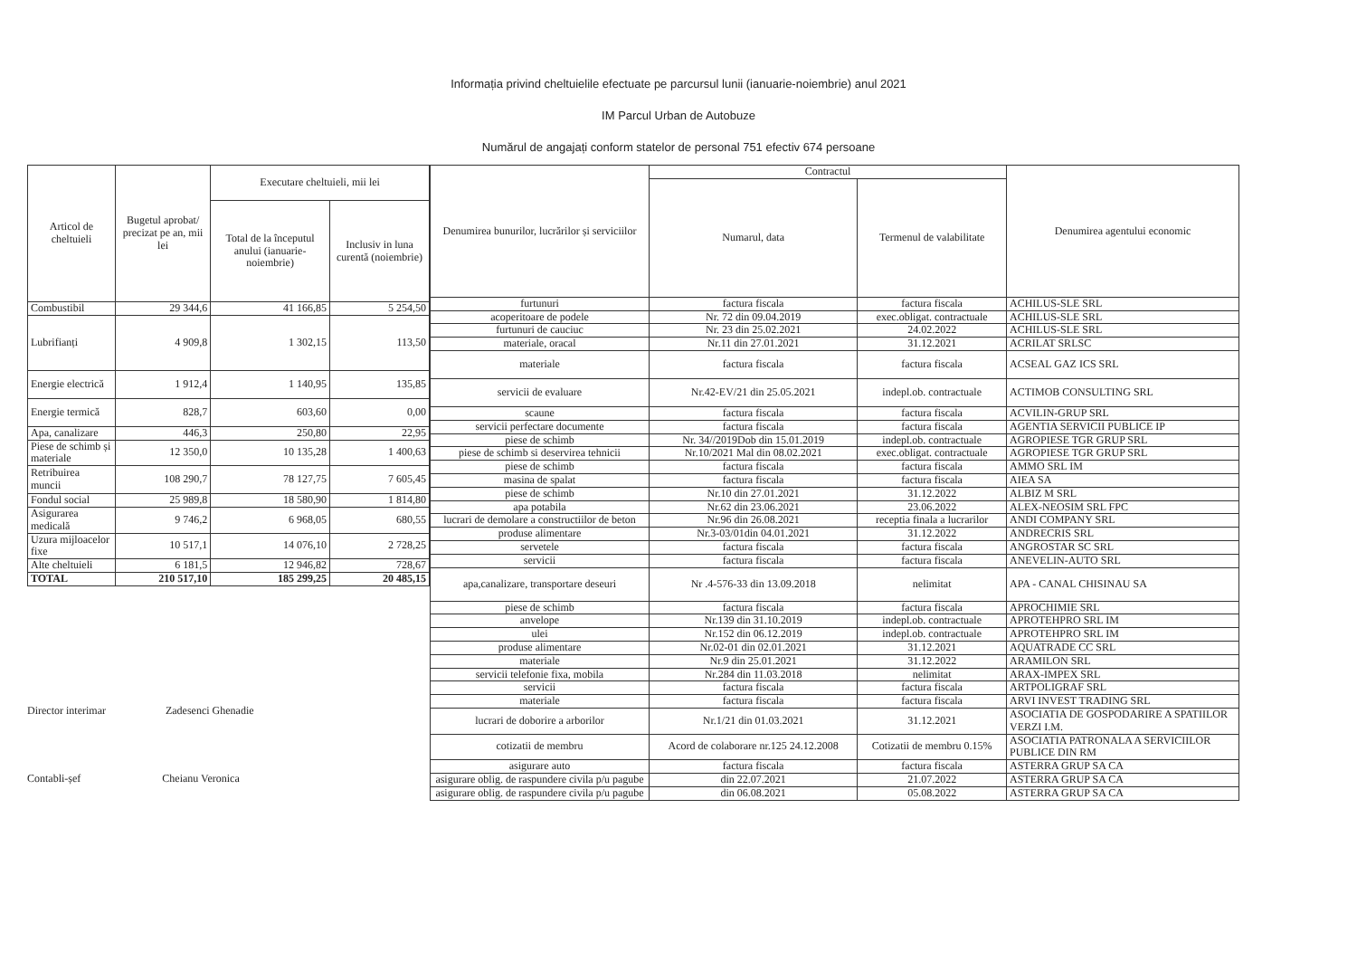Informația privind cheltuielile efectuate pe parcursul lunii (ianuarie-noiembrie) anul 2021
IM Parcul Urban de Autobuze
Numărul de angajați conform statelor de personal 751 efectiv 674 persoane
| Articol de cheltuieli | Bugetul aprobat/ precizat pe an, mii lei | Executare cheltuieli, mii lei | |
| --- | --- | --- | --- |
| | | Total de la începutul anului (ianuarie-noiembrie) | Inclusiv in luna curentă (noiembrie) |
| Combustibil | 29 344,6 | 41 166,85 | 5 254,50 |
| Lubrifianți | 4 909,8 | 1 302,15 | 113,50 |
| Energie electrică | 1 912,4 | 1 140,95 | 135,85 |
| Energie termică | 828,7 | 603,60 | 0,00 |
| Apa, canalizare | 446,3 | 250,80 | 22,95 |
| Piese de schimb și materiale | 12 350,0 | 10 135,28 | 1 400,63 |
| Retribuirea muncii | 108 290,7 | 78 127,75 | 7 605,45 |
| Fondul social | 25 989,8 | 18 580,90 | 1 814,80 |
| Asigurarea medicală | 9 746,2 | 6 968,05 | 680,55 |
| Uzura mijloacelor fixe | 10 517,1 | 14 076,10 | 2 728,25 |
| Alte cheltuieli | 6 181,5 | 12 946,82 | 728,67 |
| TOTAL | 210 517,10 | 185 299,25 | 20 485,15 |
Director interimar Zadesenci Ghenadie
Contabli-șef Cheianu Veronica
| Denumirea bunurilor, lucrărilor și serviciilor | Contractul | | Denumirea agentului economic |
| --- | --- | --- | --- |
| | Numarul, data | Termenul de valabilitate | |
| furtunuri | factura fiscala | factura fiscala | ACHILUS-SLE SRL |
| acoperitoare de podele | Nr. 72 din 09.04.2019 | exec.obligat. contractuale | ACHILUS-SLE SRL |
| furtunuri de cauciuc | Nr. 23 din 25.02.2021 | 24.02.2022 | ACHILUS-SLE SRL |
| materiale, oracal | Nr.11 din 27.01.2021 | 31.12.2021 | ACRILAT SRLSC |
| materiale | factura fiscala | factura fiscala | ACSEAL GAZ ICS SRL |
| servicii de evaluare | Nr.42-EV/21 din 25.05.2021 | indepl.ob. contractuale | ACTIMOB CONSULTING SRL |
| scaune | factura fiscala | factura fiscala | ACVILIN-GRUP SRL |
| servicii perfectare documente | factura fiscala | factura fiscala | AGENTIA SERVICII PUBLICE IP |
| piese de schimb | Nr. 34//2019Dob din 15.01.2019 | indepl.ob. contractuale | AGROPIESE TGR GRUP SRL |
| piese de schimb si deservirea tehnicii | Nr.10/2021 Mal din 08.02.2021 | exec.obligat. contractuale | AGROPIESE TGR GRUP SRL |
| piese de schimb | factura fiscala | factura fiscala | AMMO SRL IM |
| masina de spalat | factura fiscala | factura fiscala | AIEA SA |
| piese de schimb | Nr.10 din 27.01.2021 | 31.12.2022 | ALBIZ M SRL |
| apa potabila | Nr.62 din 23.06.2021 | 23.06.2022 | ALEX-NEOSIM SRL FPC |
| lucrari de demolare a constructiilor de beton | Nr.96 din 26.08.2021 | receptia finala a lucrarilor | ANDI COMPANY SRL |
| produse alimentare | Nr.3-03/01din 04.01.2021 | 31.12.2022 | ANDRECRIS SRL |
| servetele | factura fiscala | factura fiscala | ANGROSTAR SC SRL |
| servicii | factura fiscala | factura fiscala | ANEVELIN-AUTO SRL |
| apa,canalizare, transportare deseuri | Nr .4-576-33 din 13.09.2018 | nelimitat | APA - CANAL CHISINAU SA |
| piese de schimb | factura fiscala | factura fiscala | APROCHIMIE SRL |
| anvelope | Nr.139 din 31.10.2019 | indepl.ob. contractuale | APROTEHPRO SRL IM |
| ulei | Nr.152 din 06.12.2019 | indepl.ob. contractuale | APROTEHPRO SRL IM |
| produse alimentare | Nr.02-01 din 02.01.2021 | 31.12.2021 | AQUATRADE CC SRL |
| materiale | Nr.9 din 25.01.2021 | 31.12.2022 | ARAMILON SRL |
| servicii telefonie fixa, mobila | Nr.284 din 11.03.2018 | nelimitat | ARAX-IMPEX SRL |
| servicii | factura fiscala | factura fiscala | ARTPOLIGRAF SRL |
| materiale | factura fiscala | factura fiscala | ARVI INVEST TRADING SRL |
| lucrari de doborire a arborilor | Nr.1/21 din 01.03.2021 | 31.12.2021 | ASOCIATIA DE GOSPODARIRE A SPATIILOR VERZI I.M. |
| cotizatii de membru | Acord de colaborare nr.125 24.12.2008 | Cotizatii de membru 0.15% | ASOCIATIA PATRONALA A SERVICIILOR PUBLICE DIN RM |
| asigurare auto | factura fiscala | factura fiscala | ASTERRA GRUP SA CA |
| asigurare oblig. de raspundere civila p/u pagube | din 22.07.2021 | 21.07.2022 | ASTERRA GRUP SA CA |
| asigurare oblig. de raspundere civila p/u pagube | din 06.08.2021 | 05.08.2022 | ASTERRA GRUP SA CA |